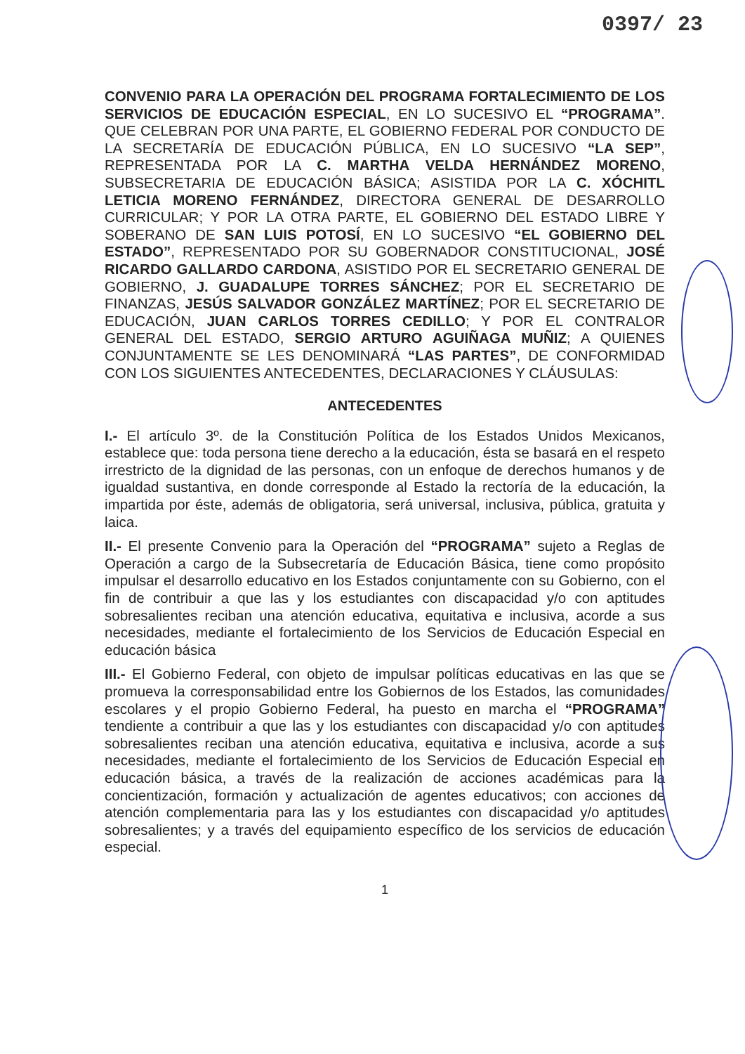0397/ 23
CONVENIO PARA LA OPERACIÓN DEL PROGRAMA FORTALECIMIENTO DE LOS SERVICIOS DE EDUCACIÓN ESPECIAL, EN LO SUCESIVO EL “PROGRAMA”. QUE CELEBRAN POR UNA PARTE, EL GOBIERNO FEDERAL POR CONDUCTO DE LA SECRETARÍA DE EDUCACIÓN PÚBLICA, EN LO SUCESIVO “LA SEP”, REPRESENTADA POR LA C. MARTHA VELDA HERNÁNDEZ MORENO, SUBSECRETARIA DE EDUCACIÓN BÁSICA; ASISTIDA POR LA C. XÓCHITL LETICIA MORENO FERNÁNDEZ, DIRECTORA GENERAL DE DESARROLLO CURRICULAR; Y POR LA OTRA PARTE, EL GOBIERNO DEL ESTADO LIBRE Y SOBERANO DE SAN LUIS POTOSÍ, EN LO SUCESIVO “EL GOBIERNO DEL ESTADO”, REPRESENTADO POR SU GOBERNADOR CONSTITUCIONAL, JOSÉ RICARDO GALLARDO CARDONA, ASISTIDO POR EL SECRETARIO GENERAL DE GOBIERNO, J. GUADALUPE TORRES SÁNCHEZ; POR EL SECRETARIO DE FINANZAS, JESÚS SALVADOR GONZÁLEZ MARTÍNEZ; POR EL SECRETARIO DE EDUCACIÓN, JUAN CARLOS TORRES CEDILLO; Y POR EL CONTRALOR GENERAL DEL ESTADO, SERGIO ARTURO AGUIÑAGA MUÑIZ; A QUIENES CONJUNTAMENTE SE LES DENOMINARÁ “LAS PARTES”, DE CONFORMIDAD CON LOS SIGUIENTES ANTECEDENTES, DECLARACIONES Y CLÁUSULAS:
ANTECEDENTES
I.- El artículo 3º. de la Constitución Política de los Estados Unidos Mexicanos, establece que: toda persona tiene derecho a la educación, ésta se basará en el respeto irrestricto de la dignidad de las personas, con un enfoque de derechos humanos y de igualdad sustantiva, en donde corresponde al Estado la rectoría de la educación, la impartida por éste, además de obligatoria, será universal, inclusiva, pública, gratuita y laica.
II.- El presente Convenio para la Operación del “PROGRAMA” sujeto a Reglas de Operación a cargo de la Subsecretaría de Educación Básica, tiene como propósito impulsar el desarrollo educativo en los Estados conjuntamente con su Gobierno, con el fin de contribuir a que las y los estudiantes con discapacidad y/o con aptitudes sobresalientes reciban una atención educativa, equitativa e inclusiva, acorde a sus necesidades, mediante el fortalecimiento de los Servicios de Educación Especial en educación básica
III.- El Gobierno Federal, con objeto de impulsar políticas educativas en las que se promueva la corresponsabilidad entre los Gobiernos de los Estados, las comunidades escolares y el propio Gobierno Federal, ha puesto en marcha el “PROGRAMA” tendiente a contribuir a que las y los estudiantes con discapacidad y/o con aptitudes sobresalientes reciban una atención educativa, equitativa e inclusiva, acorde a sus necesidades, mediante el fortalecimiento de los Servicios de Educación Especial en educación básica, a través de la realización de acciones académicas para la concientización, formación y actualización de agentes educativos; con acciones de atención complementaria para las y los estudiantes con discapacidad y/o aptitudes sobresalientes; y a través del equipamiento específico de los servicios de educación especial.
1